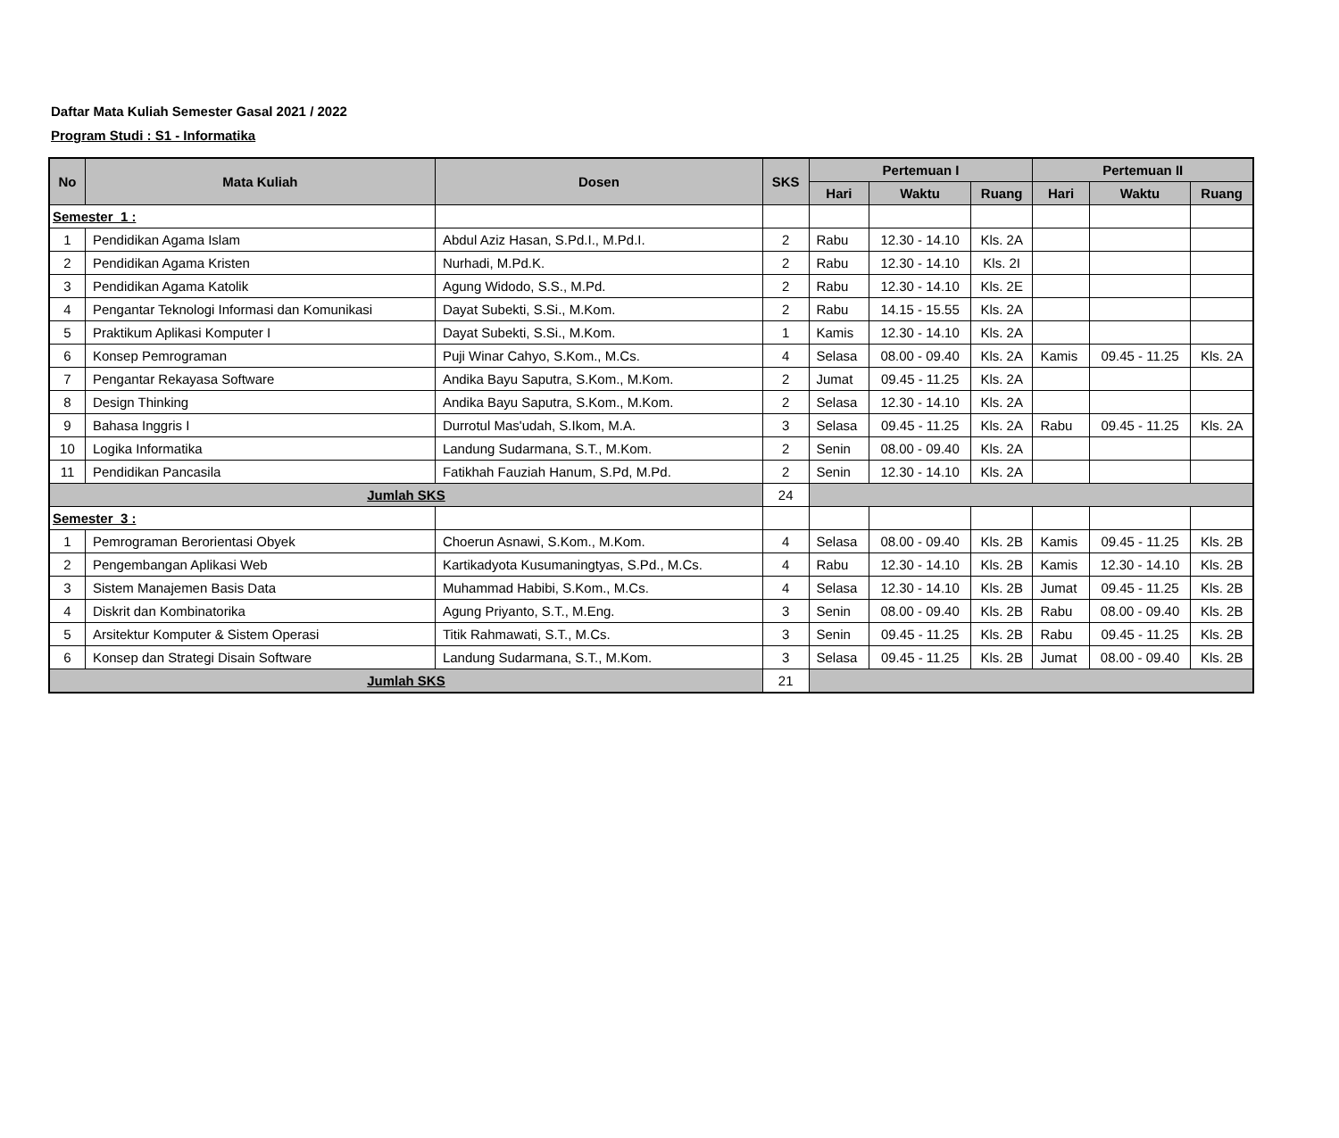Daftar Mata Kuliah Semester Gasal 2021 / 2022
Program Studi : S1 - Informatika
| No | Mata Kuliah | Dosen | SKS | Pertemuan I | | | Pertemuan II | | |
| --- | --- | --- | --- | --- | --- | --- | --- | --- | --- |
| | | | | Hari | Waktu | Ruang | Hari | Waktu | Ruang |
| Semester 1 : | | | | | | | | | |
| 1 | Pendidikan Agama Islam | Abdul Aziz Hasan, S.Pd.I., M.Pd.I. | 2 | Rabu | 12.30 - 14.10 | Kls. 2A | | | |
| 2 | Pendidikan Agama Kristen | Nurhadi, M.Pd.K. | 2 | Rabu | 12.30 - 14.10 | Kls. 2I | | | |
| 3 | Pendidikan Agama Katolik | Agung Widodo, S.S., M.Pd. | 2 | Rabu | 12.30 - 14.10 | Kls. 2E | | | |
| 4 | Pengantar Teknologi Informasi dan Komunikasi | Dayat Subekti, S.Si., M.Kom. | 2 | Rabu | 14.15 - 15.55 | Kls. 2A | | | |
| 5 | Praktikum Aplikasi Komputer I | Dayat Subekti, S.Si., M.Kom. | 1 | Kamis | 12.30 - 14.10 | Kls. 2A | | | |
| 6 | Konsep Pemrograman | Puji Winar Cahyo, S.Kom., M.Cs. | 4 | Selasa | 08.00 - 09.40 | Kls. 2A | Kamis | 09.45 - 11.25 | Kls. 2A |
| 7 | Pengantar Rekayasa Software | Andika Bayu Saputra, S.Kom., M.Kom. | 2 | Jumat | 09.45 - 11.25 | Kls. 2A | | | |
| 8 | Design Thinking | Andika Bayu Saputra, S.Kom., M.Kom. | 2 | Selasa | 12.30 - 14.10 | Kls. 2A | | | |
| 9 | Bahasa Inggris I | Durrotul Mas'udah, S.Ikom, M.A. | 3 | Selasa | 09.45 - 11.25 | Kls. 2A | Rabu | 09.45 - 11.25 | Kls. 2A |
| 10 | Logika Informatika | Landung Sudarmana, S.T., M.Kom. | 2 | Senin | 08.00 - 09.40 | Kls. 2A | | | |
| 11 | Pendidikan Pancasila | Fatikhah Fauziah Hanum, S.Pd, M.Pd. | 2 | Senin | 12.30 - 14.10 | Kls. 2A | | | |
| Jumlah SKS | | | 24 | | | | | | |
| Semester 3 : | | | | | | | | | |
| 1 | Pemrograman Berorientasi Obyek | Choerun Asnawi, S.Kom., M.Kom. | 4 | Selasa | 08.00 - 09.40 | Kls. 2B | Kamis | 09.45 - 11.25 | Kls. 2B |
| 2 | Pengembangan Aplikasi Web | Kartikadyota Kusumaningtyas, S.Pd., M.Cs. | 4 | Rabu | 12.30 - 14.10 | Kls. 2B | Kamis | 12.30 - 14.10 | Kls. 2B |
| 3 | Sistem Manajemen Basis Data | Muhammad Habibi, S.Kom., M.Cs. | 4 | Selasa | 12.30 - 14.10 | Kls. 2B | Jumat | 09.45 - 11.25 | Kls. 2B |
| 4 | Diskrit dan Kombinatorika | Agung Priyanto, S.T., M.Eng. | 3 | Senin | 08.00 - 09.40 | Kls. 2B | Rabu | 08.00 - 09.40 | Kls. 2B |
| 5 | Arsitektur Komputer & Sistem Operasi | Titik Rahmawati, S.T., M.Cs. | 3 | Senin | 09.45 - 11.25 | Kls. 2B | Rabu | 09.45 - 11.25 | Kls. 2B |
| 6 | Konsep dan Strategi Disain Software | Landung Sudarmana, S.T., M.Kom. | 3 | Selasa | 09.45 - 11.25 | Kls. 2B | Jumat | 08.00 - 09.40 | Kls. 2B |
| Jumlah SKS | | | 21 | | | | | | |